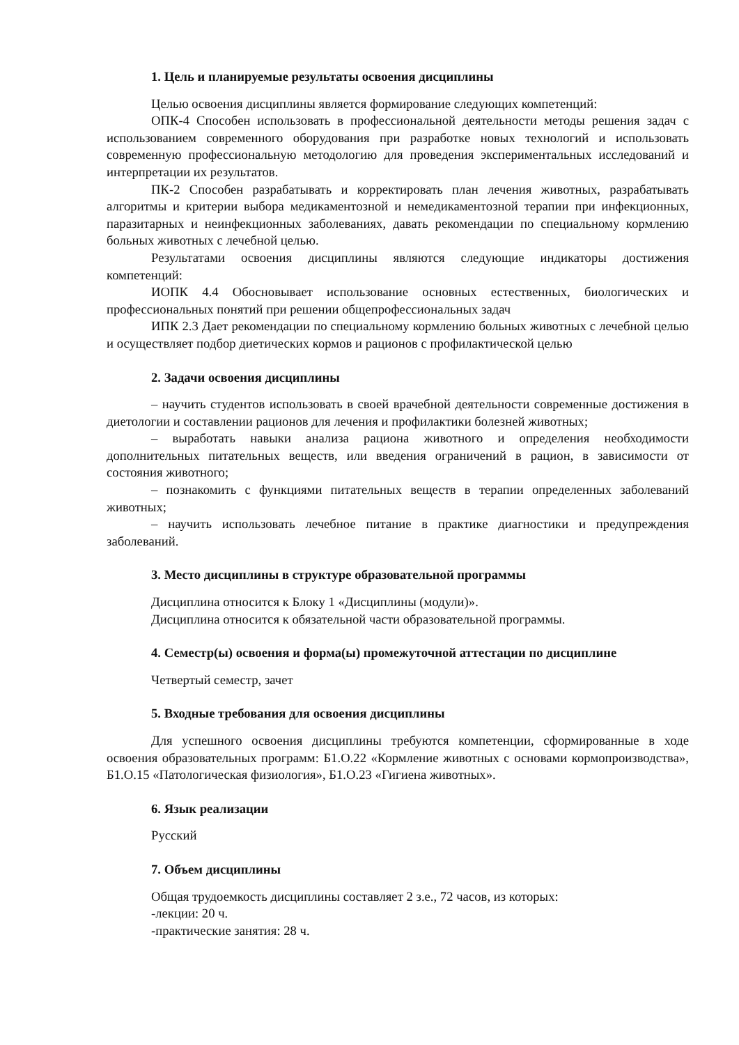1. Цель и планируемые результаты освоения дисциплины
Целью освоения дисциплины является формирование следующих компетенций:
ОПК-4 Способен использовать в профессиональной деятельности методы решения задач с использованием современного оборудования при разработке новых технологий и использовать современную профессиональную методологию для проведения экспериментальных исследований и интерпретации их результатов.
ПК-2 Способен разрабатывать и корректировать план лечения животных, разрабатывать алгоритмы и критерии выбора медикаментозной и немедикаментозной терапии при инфекционных, паразитарных и неинфекционных заболеваниях, давать рекомендации по специальному кормлению больных животных с лечебной целью.
Результатами освоения дисциплины являются следующие индикаторы достижения компетенций:
ИОПК 4.4 Обосновывает использование основных естественных, биологических и профессиональных понятий при решении общепрофессиональных задач
ИПК 2.3 Дает рекомендации по специальному кормлению больных животных с лечебной целью и осуществляет подбор диетических кормов и рационов с профилактической целью
2. Задачи освоения дисциплины
– научить студентов использовать в своей врачебной деятельности современные достижения в диетологии и составлении рационов для лечения и профилактики болезней животных;
– выработать навыки анализа рациона животного и определения необходимости дополнительных питательных веществ, или введения ограничений в рацион, в зависимости от состояния животного;
– познакомить с функциями питательных веществ в терапии определенных заболеваний животных;
– научить использовать лечебное питание в практике диагностики и предупреждения заболеваний.
3. Место дисциплины в структуре образовательной программы
Дисциплина относится к Блоку 1 «Дисциплины (модули)».
Дисциплина относится к обязательной части образовательной программы.
4. Семестр(ы) освоения и форма(ы) промежуточной аттестации по дисциплине
Четвертый семестр, зачет
5. Входные требования для освоения дисциплины
Для успешного освоения дисциплины требуются компетенции, сформированные в ходе освоения образовательных программ: Б1.О.22 «Кормление животных с основами кормопроизводства», Б1.О.15 «Патологическая физиология», Б1.О.23 «Гигиена животных».
6. Язык реализации
Русский
7. Объем дисциплины
Общая трудоемкость дисциплины составляет 2 з.е., 72 часов, из которых:
-лекции: 20 ч.
-практические занятия: 28 ч.